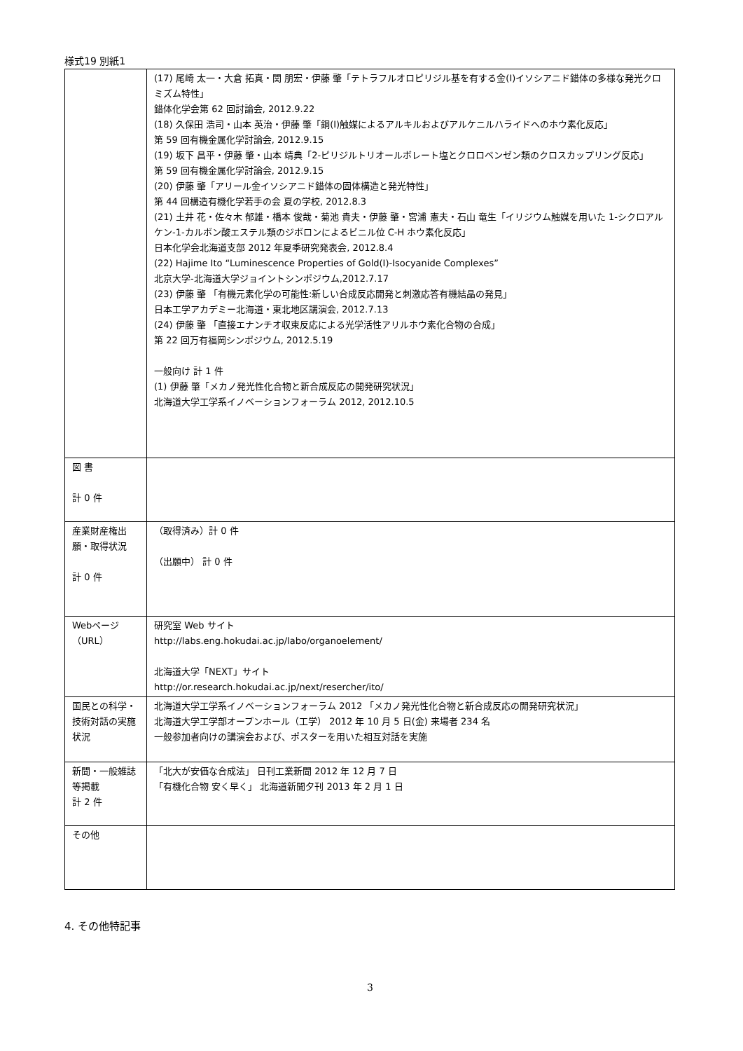様式19 別紙1
| | (17) 尾崎 太一・大倉 拓真・関 朋宏・伊藤 肇「テトラフルオロピリジル基を有する金(I)イソシアニド錯体の多様な発光クロミズム特性」 錯体化学会第 62 回討論会, 2012.9.22 (18) 久保田 浩司・山本 英治・伊藤 肇「銅(I)触媒によるアルキルおよびアルケニルハライドへのホウ素化反応」 第 59 回有機金属化学討論会, 2012.9.15 (19) 坂下 昌平・伊藤 肇・山本 靖典「2-ピリジルトリオールボレート塩とクロロベンゼン類のクロスカップリング反応」 第 59 回有機金属化学討論会, 2012.9.15 (20) 伊藤 肇「アリール金イソシアニド錯体の固体構造と発光特性」 第 44 回構造有機化学若手の会 夏の学校, 2012.8.3 (21) 土井 花・佐々木 郁雄・橋本 俊哉・菊池 貴夫・伊藤 肇・宮浦 憲夫・石山 竜生「イリジウム触媒を用いた 1-シクロアルケン-1-カルボン酸エステル類のジボロンによるビニル位 C-H ホウ素化反応」 日本化学会北海道支部 2012 年夏季研究発表会, 2012.8.4 (22) Hajime Ito “Luminescence Properties of Gold(I)-Isocyanide Complexes” 北京大学-北海道大学ジョイントシンポジウム,2012.7.17 (23) 伊藤 肇 「有機元素化学の可能性:新しい合成反応開発と刺激応答有機結晶の発見」 日本工学アカデミー北海道・東北地区講演会, 2012.7.13 (24) 伊藤 肇 「直接エナンチオ収束反応による光学活性アリルホウ素化合物の合成」 第 22 回万有福岡シンポジウム, 2012.5.19 一般向け 計 1 件 (1) 伊藤 肇「メカノ発光性化合物と新合成反応の開発研究状況」 北海道大学工学系イノベーションフォーラム 2012, 2012.10.5 |
| 図 書 計 0 件 | |
| 産業財産権出願・取得状況 計 0 件 | （取得済み）計 0 件 （出願中） 計 0 件 |
| Webページ（URL） | 研究室 Web サイト http://labs.eng.hokudai.ac.jp/labo/organoelement/ 北海道大学「NEXT」サイト http://or.research.hokudai.ac.jp/next/resercher/ito/ |
| 国民との科学・技術対話の実施状況 | 北海道大学工学系イノベーションフォーラム 2012 「メカノ発光性化合物と新合成反応の開発研究状況」 北海道大学工学部オープンホール（工学） 2012 年 10 月 5 日(金) 来場者 234 名 一般参加者向けの講演会および、ポスターを用いた相互対話を実施 |
| 新聞・一般雑誌等掲載 計 2 件 | 「北大が安価な合成法」 日刊工業新聞 2012 年 12 月 7 日 「有機化合物 安く早く」 北海道新聞夕刊 2013 年 2 月 1 日 |
| その他 | |
4. その他特記事
3